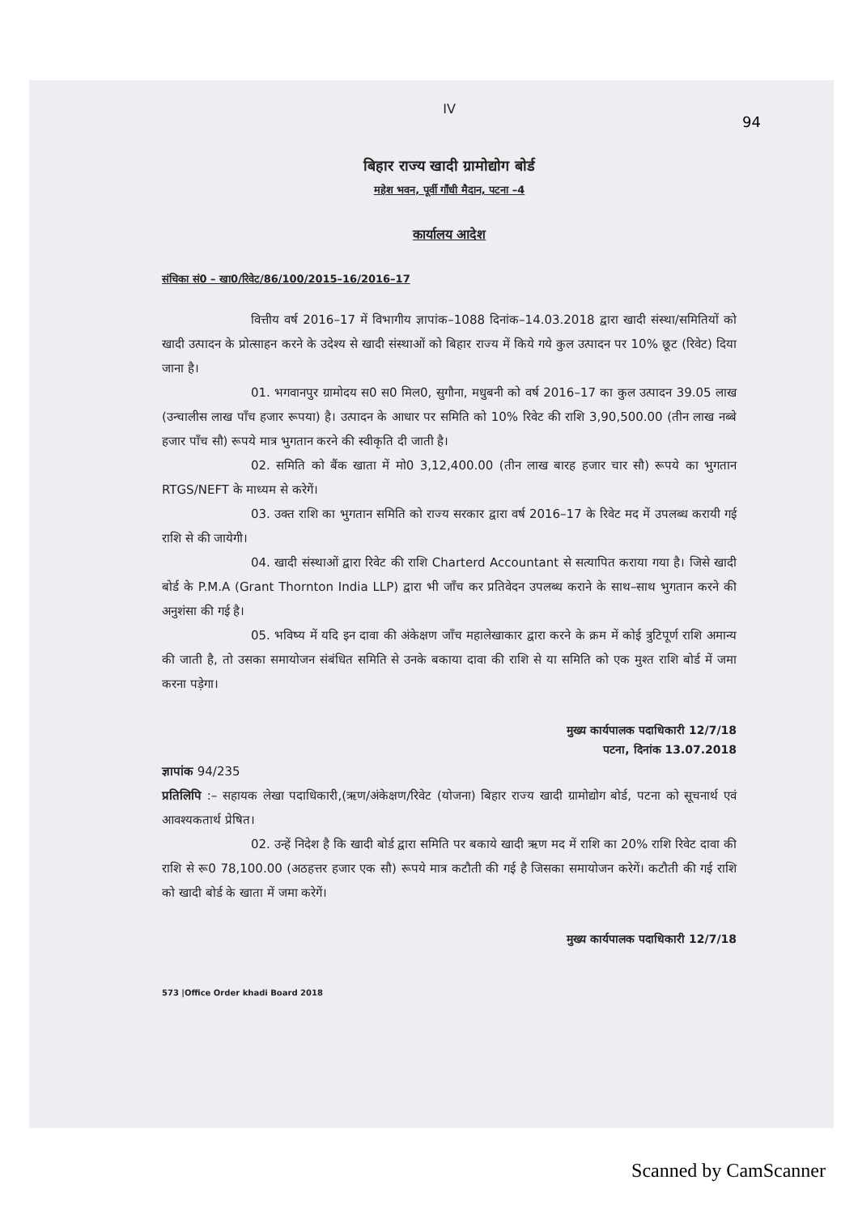94
IV
बिहार राज्य खादी ग्रामोद्योग बोर्ड
महेश भवन, पूर्वी गाँधी मैदान, पटना –4
कार्यालय आदेश
संचिका सं0 – खा0/रिवेट/86/100/2015–16/2016–17
वित्तीय वर्ष 2016–17 में विभागीय ज्ञापांक–1088 दिनांक–14.03.2018 द्वारा खादी संस्था/समितियों को खादी उत्पादन के प्रोत्साहन करने के उदेश्य से खादी संस्थाओं को बिहार राज्य में किये गये कुल उत्पादन पर 10% छूट (रिवेट) दिया जाना है।
01. भगवानपुर ग्रामोदय स0 स0 मिल0, सुगौना, मधुबनी को वर्ष 2016–17 का कुल उत्पादन 39.05 लाख (उन्चालीस लाख पाँच हजार रूपया) है। उत्पादन के आधार पर समिति को 10% रिवेट की राशि 3,90,500.00 (तीन लाख नब्बे हजार पाँच सौ) रूपये मात्र भुगतान करने की स्वीकृति दी जाती है।
02. समिति को बैंक खाता में मो0 3,12,400.00 (तीन लाख बारह हजार चार सौ) रूपये का भुगतान RTGS/NEFT के माध्यम से करेगें।
03. उक्त राशि का भुगतान समिति को राज्य सरकार द्वारा वर्ष 2016–17 के रिवेट मद में उपलब्ध करायी गई राशि से की जायेगी।
04. खादी संस्थाओं द्वारा रिवेट की राशि Charterd Accountant से सत्यापित कराया गया है। जिसे खादी बोर्ड के P.M.A (Grant Thornton India LLP) द्वारा भी जाँच कर प्रतिवेदन उपलब्ध कराने के साथ–साथ भुगतान करने की अनुशंसा की गई है।
05. भविष्य में यदि इन दावा की अंकेक्षण जाँच महालेखाकार द्वारा करने के क्रम में कोई त्रुटिपूर्ण राशि अमान्य की जाती है, तो उसका समायोजन संबंधित समिति से उनके बकाया दावा की राशि से या समिति को एक मुश्त राशि बोर्ड में जमा करना पड़ेगा।
मुख्य कार्यपालक पदाधिकारी 12/7/18
पटना, दिनांक 13.07.2018
ज्ञापांक 94/235
प्रतिलिपि :– सहायक लेखा पदाधिकारी,(ऋण/अंकेक्षण/रिवेट (योजना) बिहार राज्य खादी ग्रामोद्योग बोर्ड, पटना को सूचनार्थ एवं आवश्यकतार्थ प्रेषित।
02. उन्हें निदेश है कि खादी बोर्ड द्वारा समिति पर बकाये खादी ऋण मद में राशि का 20% राशि रिवेट दावा की राशि से रू0 78,100.00 (अठहत्तर हजार एक सौ) रूपये मात्र कटौती की गई है जिसका समायोजन करेगें। कटौती की गई राशि को खादी बोर्ड के खाता में जमा करेगें।
मुख्य कार्यपालक पदाधिकारी 12/7/18
573 |Office Order khadi Board 2018
Scanned by CamScanner